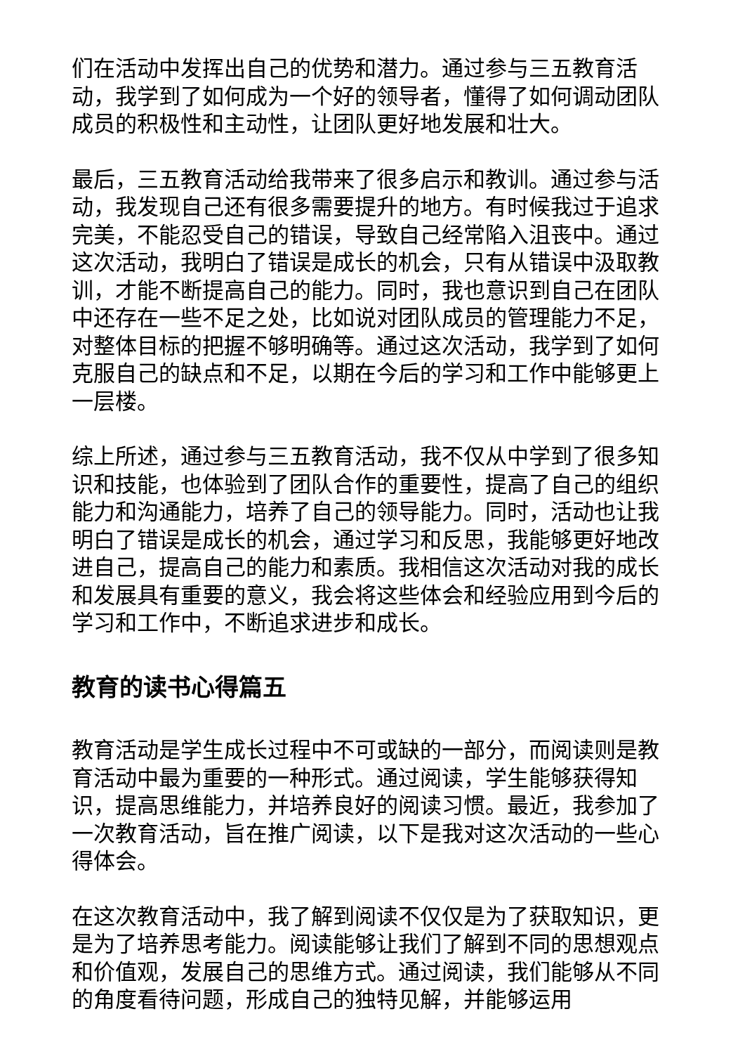们在活动中发挥出自己的优势和潜力。通过参与三五教育活动，我学到了如何成为一个好的领导者，懂得了如何调动团队成员的积极性和主动性，让团队更好地发展和壮大。
最后，三五教育活动给我带来了很多启示和教训。通过参与活动，我发现自己还有很多需要提升的地方。有时候我过于追求完美，不能忍受自己的错误，导致自己经常陷入沮丧中。通过这次活动，我明白了错误是成长的机会，只有从错误中汲取教训，才能不断提高自己的能力。同时，我也意识到自己在团队中还存在一些不足之处，比如说对团队成员的管理能力不足，对整体目标的把握不够明确等。通过这次活动，我学到了如何克服自己的缺点和不足，以期在今后的学习和工作中能够更上一层楼。
综上所述，通过参与三五教育活动，我不仅从中学到了很多知识和技能，也体验到了团队合作的重要性，提高了自己的组织能力和沟通能力，培养了自己的领导能力。同时，活动也让我明白了错误是成长的机会，通过学习和反思，我能够更好地改进自己，提高自己的能力和素质。我相信这次活动对我的成长和发展具有重要的意义，我会将这些体会和经验应用到今后的学习和工作中，不断追求进步和成长。
教育的读书心得篇五
教育活动是学生成长过程中不可或缺的一部分，而阅读则是教育活动中最为重要的一种形式。通过阅读，学生能够获得知识，提高思维能力，并培养良好的阅读习惯。最近，我参加了一次教育活动，旨在推广阅读，以下是我对这次活动的一些心得体会。
在这次教育活动中，我了解到阅读不仅仅是为了获取知识，更是为了培养思考能力。阅读能够让我们了解到不同的思想观点和价值观，发展自己的思维方式。通过阅读，我们能够从不同的角度看待问题，形成自己的独特见解，并能够运用